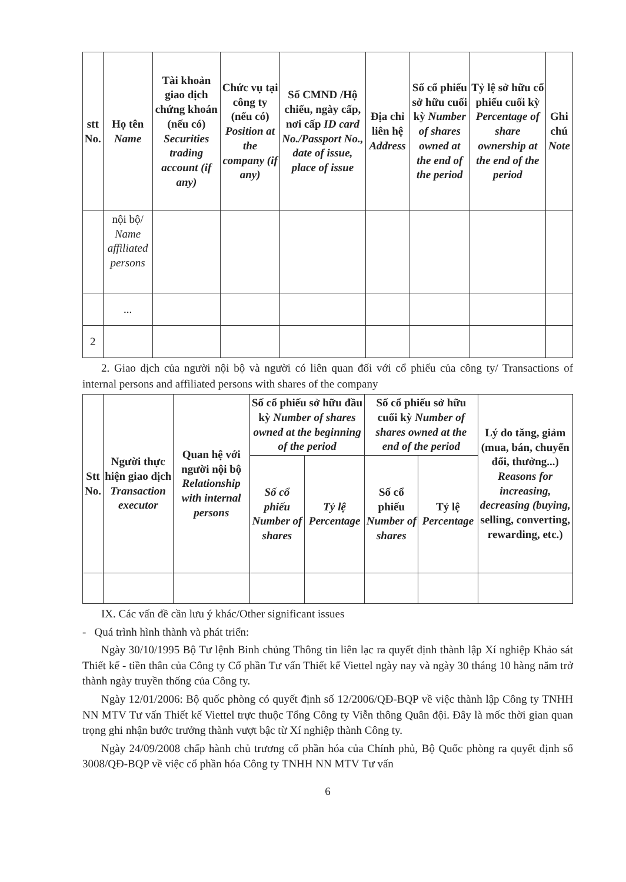| stt No. | Họ tên Name | Tài khoản giao dịch chứng khoán (nếu có) Securities trading account (if any) | Chức vụ tại công ty (nếu có) Position at the company (if any) | Số CMND /Hộ chiếu, ngày cấp, nơi cấp ID card No./Passport No., date of issue, place of issue | Địa chỉ liên hệ Address | Số cổ phiếu sở hữu cuối kỳ Number of shares owned at the end of the period | Tỷ lệ sở hữu cổ phiếu cuối kỳ Percentage of share ownership at the end of the period | Ghi chú Note |
| --- | --- | --- | --- | --- | --- | --- | --- | --- |
| | nội bộ/ Name affiliated persons | | | | | | | |
| | ... | | | | | | | |
| 2 | | | | | | | | |
2. Giao dịch của người nội bộ và người có liên quan đối với cổ phiếu của công ty/ Transactions of internal persons and affiliated persons with shares of the company
| Stt No. | Người thực hiện giao dịch Transaction executor | Quan hệ với người nội bộ Relationship with internal persons | Số cổ phiếu sở hữu đầu kỳ Number of shares owned at the beginning of the period | | Số cổ phiếu sở hữu cuối kỳ Number of shares owned at the end of the period | | Lý do tăng, giảm (mua, bán, chuyển đổi, thưởng...) Reasons for increasing, decreasing (buying, selling, converting, rewarding, etc.) |
| --- | --- | --- | --- | --- | --- | --- | --- |
| | | | Số cổ phiếu Number of shares | Tỷ lệ Percentage | Số cổ phiếu Number of shares | Tỷ lệ Percentage | |
IX. Các vấn đề cần lưu ý khác/Other significant issues
- Quá trình hình thành và phát triển:
Ngày 30/10/1995 Bộ Tư lệnh Binh chủng Thông tin liên lạc ra quyết định thành lập Xí nghiệp Khảo sát Thiết kế - tiền thân của Công ty Cổ phần Tư vấn Thiết kế Viettel ngày nay và ngày 30 tháng 10 hàng năm trở thành ngày truyền thống của Công ty.
Ngày 12/01/2006: Bộ quốc phòng có quyết định số 12/2006/QĐ-BQP về việc thành lập Công ty TNHH NN MTV Tư vấn Thiết kế Viettel trực thuộc Tổng Công ty Viễn thông Quân đội. Đây là mốc thời gian quan trọng ghi nhận bước trưởng thành vượt bậc từ Xí nghiệp thành Công ty.
Ngày 24/09/2008 chấp hành chủ trương cổ phần hóa của Chính phủ, Bộ Quốc phòng ra quyết định số 3008/QĐ-BQP về việc cổ phần hóa Công ty TNHH NN MTV Tư vấn
6